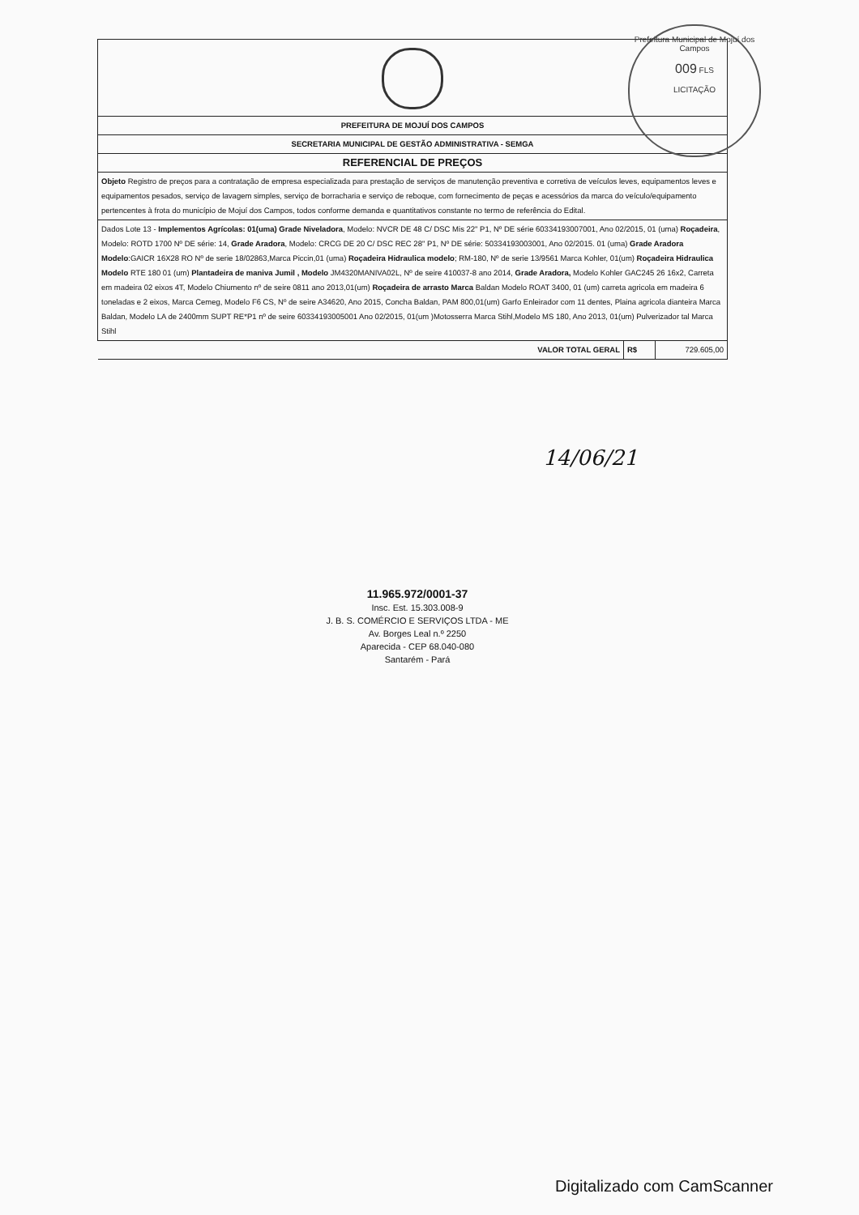| PREFEITURA DE MOJUÍ DOS CAMPOS | | |
| SECRETARIA MUNICIPAL DE GESTÃO ADMINISTRATIVA - SEMGA | | |
| REFERENCIAL DE PREÇOS | | |
| Objeto Registro de preços para a contratação de empresa especializada para prestação de serviços de manutenção preventiva e corretiva de veículos leves, equipamentos leves e equipamentos pesados, serviço de lavagem simples, serviço de borracharia e serviço de reboque, com fornecimento de peças e acessórios da marca do veículo/equipamento pertencentes à frota do município de Mojuí dos Campos, todos conforme demanda e quantitativos constante no termo de referência do Edital. | | |
| Dados Lote 13 - Implementos Agrícolas: 01(uma) Grade Niveladora , Modelo: NVCR DE 48 C/ DSC Mis 22" P1, Nº DE série 60334193007001, Ano 02/2015, 01 (uma) Roçadeira , Modelo: ROTD 1700 Nº DE série: 14, Grade Aradora , Modelo: CRCG DE 20 C/ DSC REC 28" P1, Nº DE série: 50334193003001, Ano 02/2015. 01 (uma) Grade Aradora Modelo :GAICR 16X28 RO Nº de serie 18/02863,Marca Piccin,01 (uma) Roçadeira Hidraulica modelo ; RM-180, Nº de serie 13/9561 Marca Kohler, 01(um) Roçadeira Hidraulica Modelo RTE 180 01 (um) Plantadeira de maniva Jumil , Modelo JM4320MANIVA02L, Nº de seire 410037-8 ano 2014, Grade Aradora, Modelo Kohler GAC245 26 16x2, Carreta em madeira 02 eixos 4T, Modelo Chiumento nº de seire 0811 ano 2013,01(um) Roçadeira de arrasto Marca Baldan Modelo ROAT 3400, 01 (um) carreta agricola em madeira 6 toneladas e 2 eixos, Marca Cemeg, Modelo F6 CS, Nº de seire A34620, Ano 2015, Concha Baldan, PAM 800,01(um) Garfo Enleirador com 11 dentes, Plaina agricola dianteira Marca Baldan, Modelo LA de 2400mm SUPT RE*P1 nº de seire 60334193005001 Ano 02/2015, 01(um )Motosserra Marca Stihl,Modelo MS 180, Ano 2013, 01(um) Pulverizador tal Marca Stihl | | |
| VALOR TOTAL GERAL | R$ | 729.605,00 |
Prefeitura Municipal de Mojuí dos Campos
009 FLS
LICITAÇÃO
14/06/21
11.965.972/0001-37
Insc. Est. 15.303.008-9
J. B. S. COMÉRCIO E SERVIÇOS LTDA - ME
Av. Borges Leal n.º 2250
Aparecida - CEP 68.040-080
Santarém - Pará
Digitalizado com CamScanner